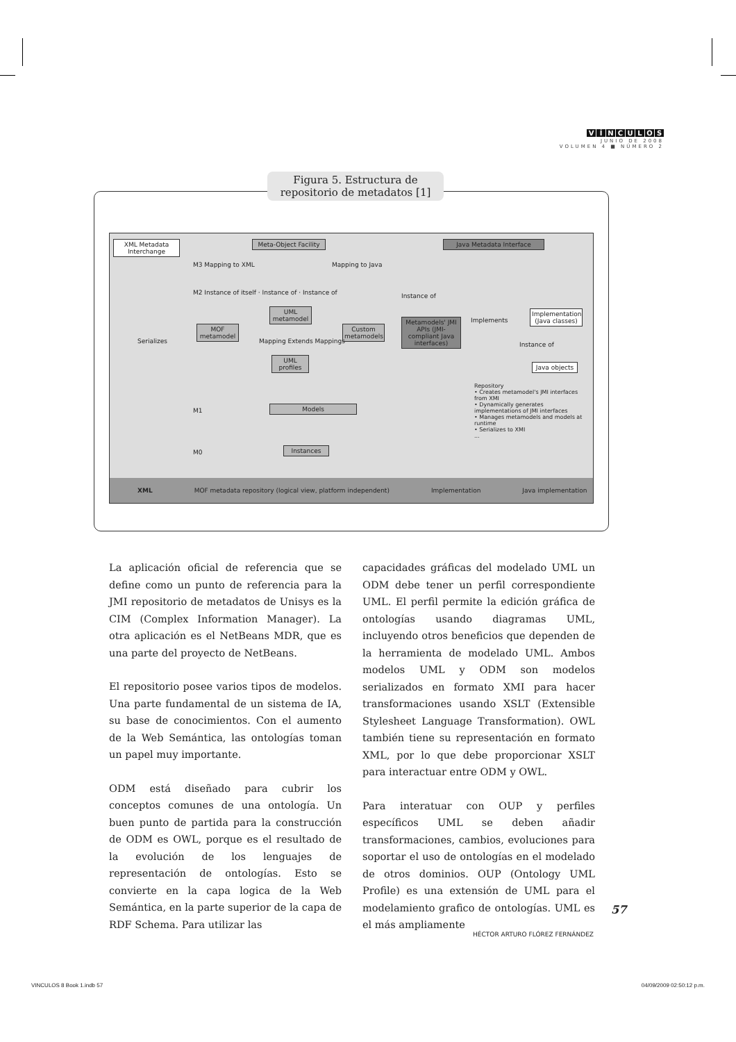VÍNCULOS
JUNIO DE 2008
VOLUMEN 4 ■ NÚMERO 2
Figura 5. Estructura de repositorio de metadatos [1]
XML Metadata Interchange
Meta-Object Facility
Java Metadata Interface
M3 Mapping to XML Mapping to Java
M2 Instance of itself · Instance of · Instance of
UML metamodel
MOF metamodel
Custom metamodels
Mapping Extends Mappings
UML profiles
Serializes
M1 Models
M0 Instances
Instance of
Metamodels' JMI APIs (JMI-compliant Java interfaces)
Implements
Implementation (Java classes)
Instance of
Java objects
Repository
• Creates metamodel's JMI interfaces from XMI
• Dynamically generates implementations of JMI interfaces
• Manages metamodels and models at runtime
• Serializes to XMI
...
XML MOF metadata repository (logical view, platform independent) Implementation Java implementation
La aplicación oficial de referencia que se define como un punto de referencia para la JMI repositorio de metadatos de Unisys es la CIM (Complex Information Manager). La otra aplicación es el NetBeans MDR, que es una parte del proyecto de NetBeans.
El repositorio posee varios tipos de modelos. Una parte fundamental de un sistema de IA, su base de conocimientos. Con el aumento de la Web Semántica, las ontologías toman un papel muy importante.
ODM está diseñado para cubrir los conceptos comunes de una ontología. Un buen punto de partida para la construcción de ODM es OWL, porque es el resultado de la evolución de los lenguajes de representación de ontologías. Esto se convierte en la capa logica de la Web Semántica, en la parte superior de la capa de RDF Schema. Para utilizar las
capacidades gráficas del modelado UML un ODM debe tener un perfil correspondiente UML. El perfil permite la edición gráfica de ontologías usando diagramas UML, incluyendo otros beneficios que dependen de la herramienta de modelado UML. Ambos modelos UML y ODM son modelos serializados en formato XMI para hacer transformaciones usando XSLT (Extensible Stylesheet Language Transformation). OWL también tiene su representación en formato XML, por lo que debe proporcionar XSLT para interactuar entre ODM y OWL.
Para interatuar con OUP y perfiles específicos UML se deben añadir transformaciones, cambios, evoluciones para soportar el uso de ontologías en el modelado de otros dominios. OUP (Ontology UML Profile) es una extensión de UML para el modelamiento grafico de ontologías. UML es el más ampliamente
57
HÉCTOR ARTURO FLÓREZ FERNÁNDEZ
VINCULOS 8 Book 1.indb 57 04/09/2009 02:50:12 p.m.